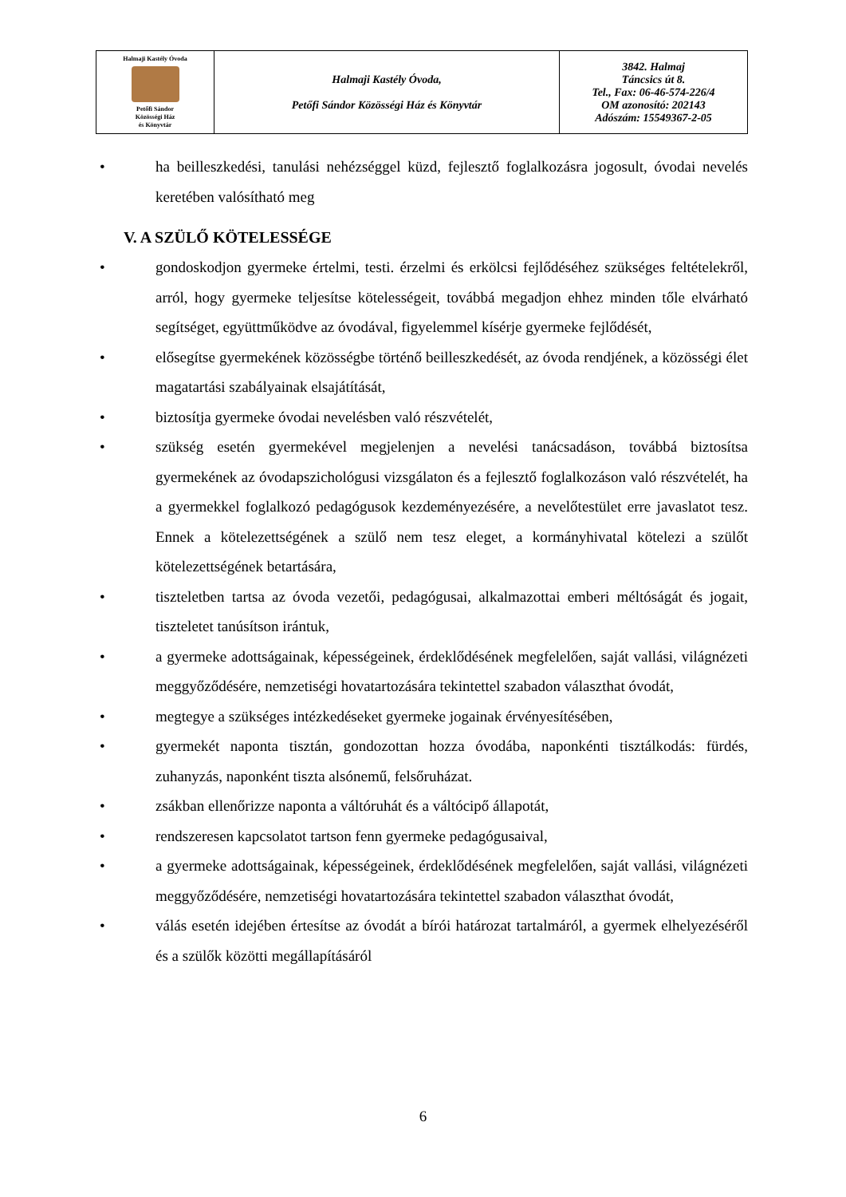| Halmaji Kastély Óvoda Petőfi Sándor Közösségi Ház és Könyvtár | Halmaji Kastély Óvoda, Petőfi Sándor Közösségi Ház és Könyvtár | 3842. Halmaj Táncsics út 8. Tel., Fax: 06-46-574-226/4 OM azonosító: 202143 Adószám: 15549367-2-05 |
• ha beilleszkedési, tanulási nehézséggel küzd, fejlesztő foglalkozásra jogosult, óvodai nevelés keretében valósítható meg
V. A SZÜLŐ KÖTELESSÉGE
• gondoskodjon gyermeke értelmi, testi. érzelmi és erkölcsi fejlődéséhez szükséges feltételekről, arról, hogy gyermeke teljesítse kötelességeit, továbbá megadjon ehhez minden tőle elvárható segítséget, együttműködve az óvodával, figyelemmel kísérje gyermeke fejlődését,
• elősegítse gyermekének közösségbe történő beilleszkedését, az óvoda rendjének, a közösségi élet magatartási szabályainak elsajátítását,
• biztosítja gyermeke óvodai nevelésben való részvételét,
• szükség esetén gyermekével megjelenjen a nevelési tanácsadáson, továbbá biztosítsa gyermekének az óvodapszichológusi vizsgálaton és a fejlesztő foglalkozáson való részvételét, ha a gyermekkel foglalkozó pedagógusok kezdeményezésére, a nevelőtestület erre javaslatot tesz. Ennek a kötelezettségének a szülő nem tesz eleget, a kormányhivatal kötelezi a szülőt kötelezettségének betartására,
• tiszteletben tartsa az óvoda vezetői, pedagógusai, alkalmazottai emberi méltóságát és jogait, tiszteletet tanúsítson irántuk,
• a gyermeke adottságainak, képességeinek, érdeklődésének megfelelően, saját vallási, világnézeti meggyőződésére, nemzetiségi hovatartozására tekintettel szabadon választhat óvodát,
• megtegye a szükséges intézkedéseket gyermeke jogainak érvényesítésében,
• gyermekét naponta tisztán, gondozottan hozza óvodába, naponkénti tisztálkodás: fürdés, zuhanyzás, naponként tiszta alsónemű, felsőruházat.
• zsákban ellenőrizze naponta a váltóruhát és a váltócipő állapotát,
• rendszeresen kapcsolatot tartson fenn gyermeke pedagógusaival,
• a gyermeke adottságainak, képességeinek, érdeklődésének megfelelően, saját vallási, világnézeti meggyőződésére, nemzetiségi hovatartozására tekintettel szabadon választhat óvodát,
• válás esetén idejében értesítse az óvodát a bírói határozat tartalmáról, a gyermek elhelyezéséről és a szülők közötti megállapításáról
6